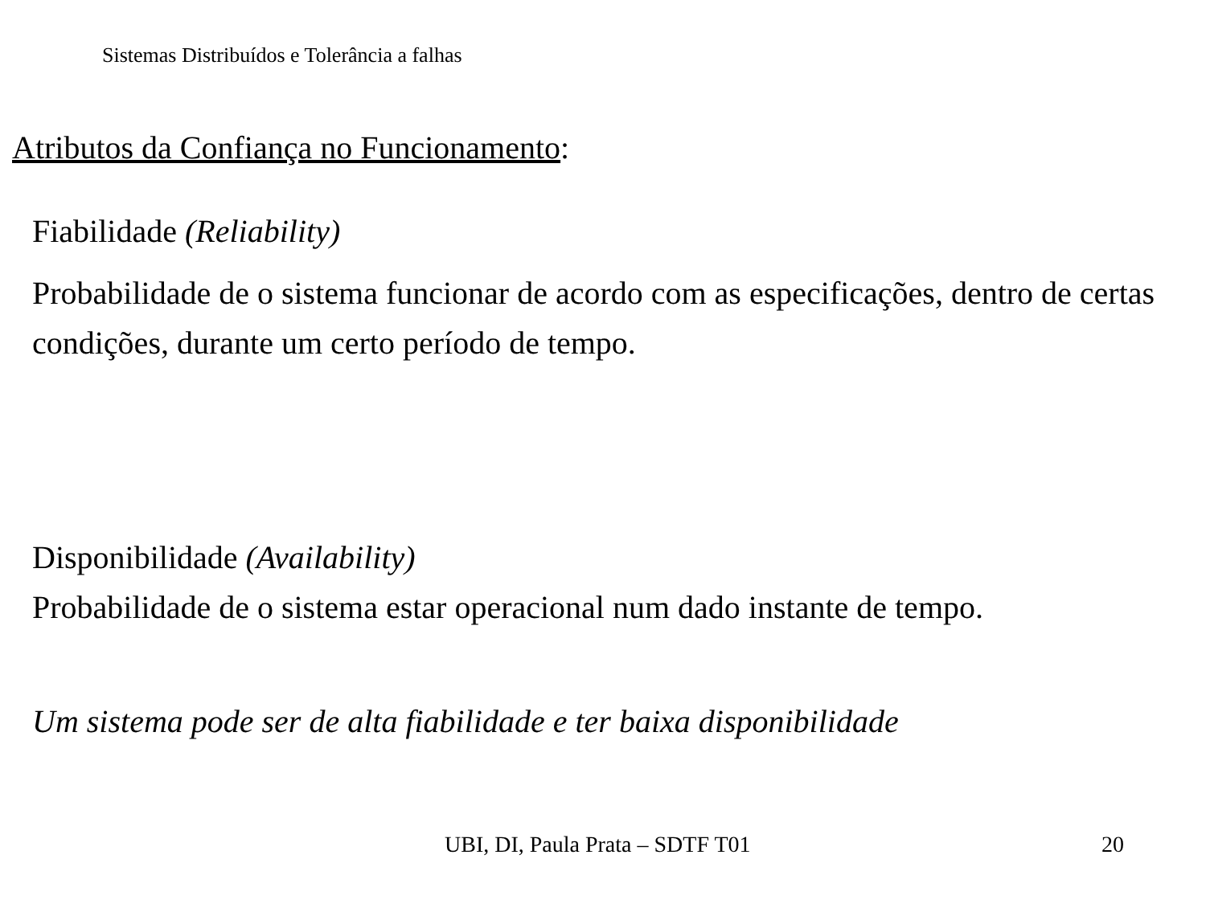Sistemas Distribuídos e Tolerância a falhas
Atributos da Confiança no Funcionamento:
Fiabilidade (Reliability)
Probabilidade de o sistema funcionar de acordo com as especificações, dentro de certas condições, durante um certo período de tempo.
Disponibilidade (Availability)
Probabilidade de o sistema estar operacional num dado instante de tempo.
Um sistema pode ser de alta fiabilidade e ter baixa disponibilidade
UBI, DI, Paula Prata – SDTF T01 20